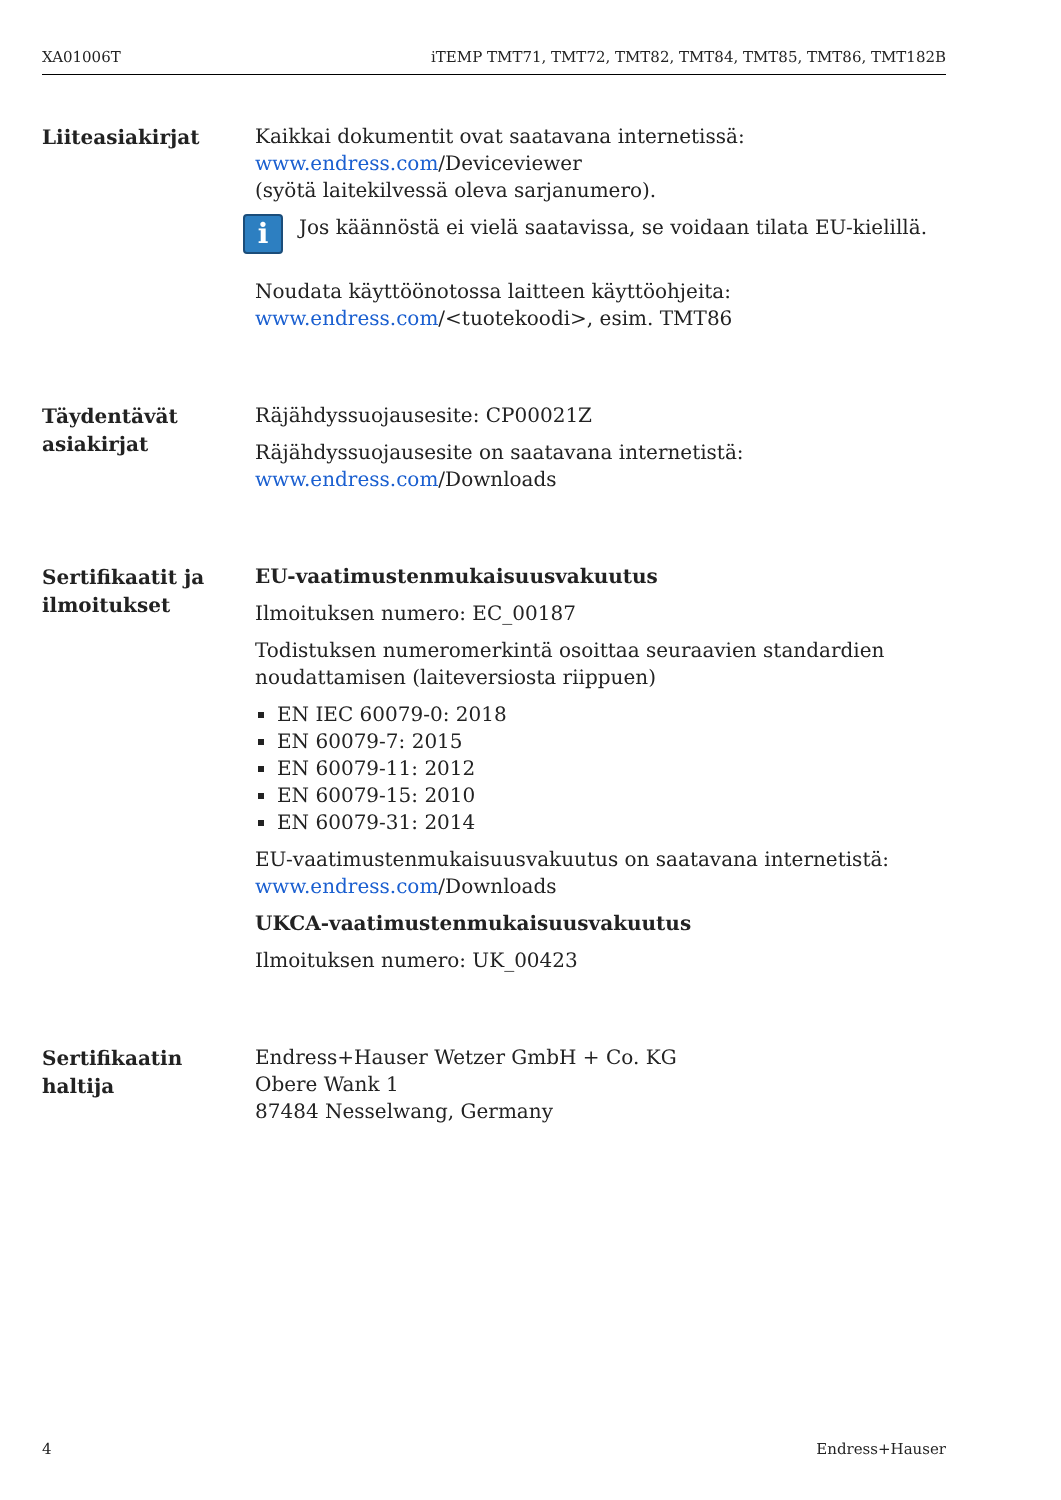XA01006T iTEMP TMT71, TMT72, TMT82, TMT84, TMT85, TMT86, TMT182B
Liiteasiakirjat
Kaikkai dokumentit ovat saatavana internetissä:
www.endress.com/Deviceviewer
(syötä laitekilvessä oleva sarjanumero).
i
Jos käännöstä ei vielä saatavissa, se voidaan tilata EU-kielillä.
Noudata käyttöönotossa laitteen käyttöohjeita:
www.endress.com/<tuotekoodi>, esim. TMT86
Täydentävät asiakirjat
Räjähdyssuojausesite: CP00021Z
Räjähdyssuojausesite on saatavana internetistä:
www.endress.com/Downloads
Sertifikaatit ja ilmoitukset
EU-vaatimustenmukaisuusvakuutus
Ilmoituksen numero: EC_00187
Todistuksen numeromerkintä osoittaa seuraavien standardien noudattamisen (laiteversiosta riippuen)
EN IEC 60079-0: 2018
EN 60079-7: 2015
EN 60079-11: 2012
EN 60079-15: 2010
EN 60079-31: 2014
EU-vaatimustenmukaisuusvakuutus on saatavana internetistä:
www.endress.com/Downloads
UKCA-vaatimustenmukaisuusvakuutus
Ilmoituksen numero: UK_00423
Sertifikaatin haltija
Endress+Hauser Wetzer GmbH + Co. KG
Obere Wank 1
87484 Nesselwang, Germany
4 Endress+Hauser